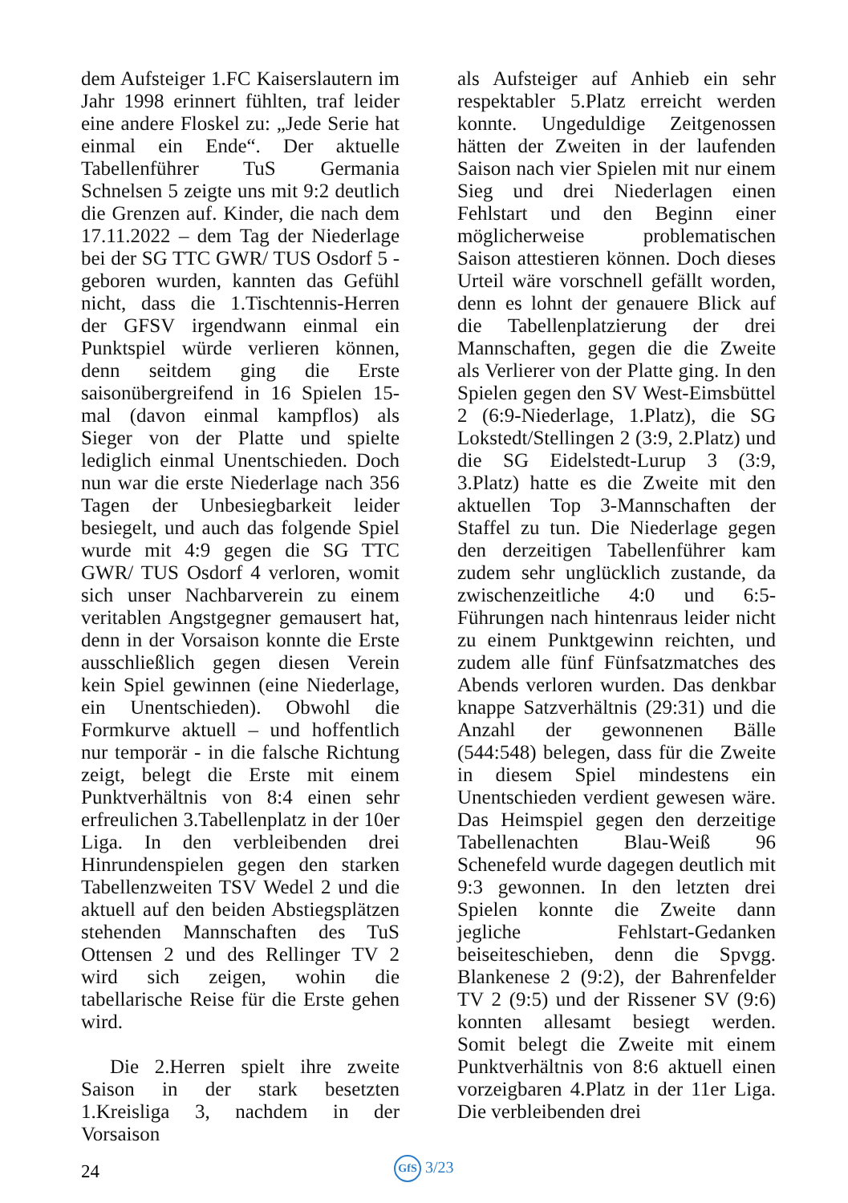dem Aufsteiger 1.FC Kaiserslautern im Jahr 1998 erinnert fühlten, traf leider eine andere Floskel zu: „Jede Serie hat einmal ein Ende“. Der aktuelle Tabellenführer TuS Germania Schnelsen 5 zeigte uns mit 9:2 deutlich die Grenzen auf. Kinder, die nach dem 17.11.2022 – dem Tag der Niederlage bei der SG TTC GWR/ TUS Osdorf 5 - geboren wurden, kannten das Gefühl nicht, dass die 1.Tischtennis-Herren der GFSV irgendwann einmal ein Punktspiel würde verlieren können, denn seitdem ging die Erste saisonübergreifend in 16 Spielen 15-mal (davon einmal kampflos) als Sieger von der Platte und spielte lediglich einmal Unentschieden. Doch nun war die erste Niederlage nach 356 Tagen der Unbesiegbarkeit leider besiegelt, und auch das folgende Spiel wurde mit 4:9 gegen die SG TTC GWR/ TUS Osdorf 4 verloren, womit sich unser Nachbarverein zu einem veritablen Angstgegner gemausert hat, denn in der Vorsaison konnte die Erste ausschließlich gegen diesen Verein kein Spiel gewinnen (eine Niederlage, ein Unentschieden). Obwohl die Formkurve aktuell – und hoffentlich nur temporär - in die falsche Richtung zeigt, belegt die Erste mit einem Punktverhältnis von 8:4 einen sehr erfreulichen 3.Tabellenplatz in der 10er Liga. In den verbleibenden drei Hinrundenspielen gegen den starken Tabellenzweiten TSV Wedel 2 und die aktuell auf den beiden Abstiegsplätzen stehenden Mannschaften des TuS Ottensen 2 und des Rellinger TV 2 wird sich zeigen, wohin die tabellarische Reise für die Erste gehen wird.
Die 2.Herren spielt ihre zweite Saison in der stark besetzten 1.Kreisliga 3, nachdem in der Vorsaison
als Aufsteiger auf Anhieb ein sehr respektabler 5.Platz erreicht werden konnte. Ungeduldige Zeitgenossen hätten der Zweiten in der laufenden Saison nach vier Spielen mit nur einem Sieg und drei Niederlagen einen Fehlstart und den Beginn einer möglicherweise problematischen Saison attestieren können. Doch dieses Urteil wäre vorschnell gefällt worden, denn es lohnt der genauere Blick auf die Tabellenplatzierung der drei Mannschaften, gegen die die Zweite als Verlierer von der Platte ging. In den Spielen gegen den SV West-Eimsbüttel 2 (6:9-Niederlage, 1.Platz), die SG Lokstedt/Stellingen 2 (3:9, 2.Platz) und die SG Eidelstedt-Lurup 3 (3:9, 3.Platz) hatte es die Zweite mit den aktuellen Top 3-Mannschaften der Staffel zu tun. Die Niederlage gegen den derzeitigen Tabellenführer kam zudem sehr unglücklich zustande, da zwischenzeitliche 4:0 und 6:5-Führungen nach hintenraus leider nicht zu einem Punktgewinn reichten, und zudem alle fünf Fünfsatzmatches des Abends verloren wurden. Das denkbar knappe Satzverhältnis (29:31) und die Anzahl der gewonnenen Bälle (544:548) belegen, dass für die Zweite in diesem Spiel mindestens ein Unentschieden verdient gewesen wäre. Das Heimspiel gegen den derzeitige Tabellenachten Blau-Weiß 96 Schenefeld wurde dagegen deutlich mit 9:3 gewonnen. In den letzten drei Spielen konnte die Zweite dann jegliche Fehlstart-Gedanken beiseiteschieben, denn die Spvgg. Blankenese 2 (9:2), der Bahrenfelder TV 2 (9:5) und der Rissener SV (9:6) konnten allesamt besiegt werden. Somit belegt die Zweite mit einem Punktverhältnis von 8:6 aktuell einen vorzeigbaren 4.Platz in der 11er Liga. Die verbleibenden drei
24
GfS 3/23